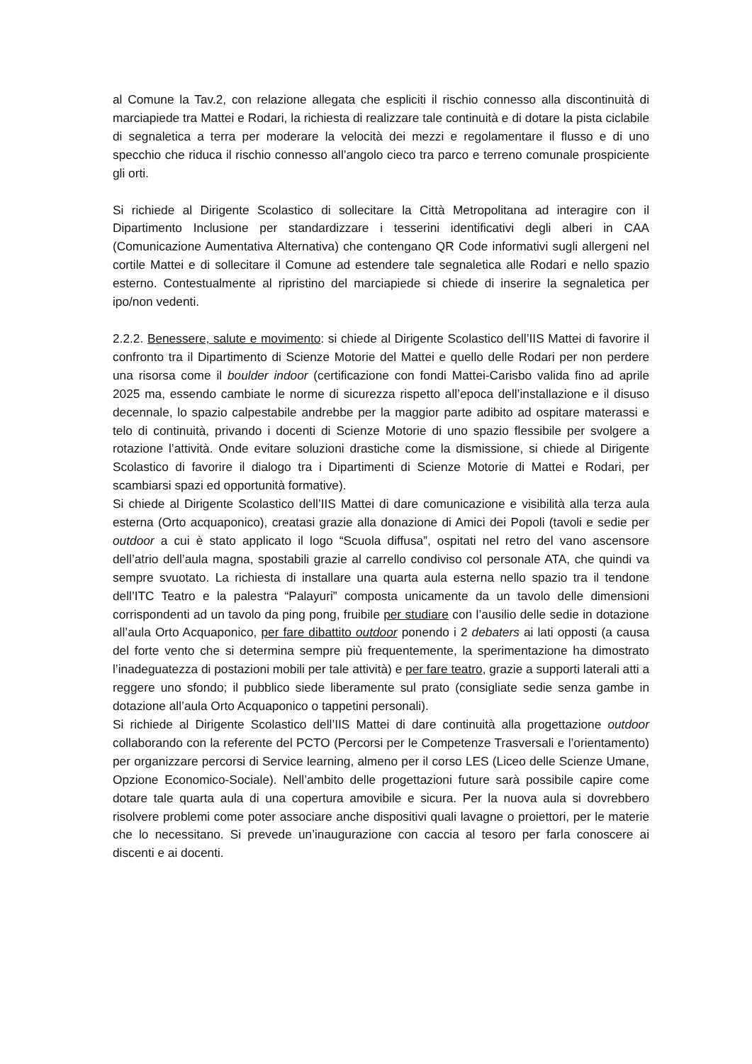al Comune la Tav.2, con relazione allegata che espliciti il rischio connesso alla discontinuità di marciapiede tra Mattei e Rodari, la richiesta di realizzare tale continuità e di dotare la pista ciclabile di segnaletica a terra per moderare la velocità dei mezzi e regolamentare il flusso e di uno specchio che riduca il rischio connesso all’angolo cieco tra parco e terreno comunale prospiciente gli orti.
Si richiede al Dirigente Scolastico di sollecitare la Città Metropolitana ad interagire con il Dipartimento Inclusione per standardizzare i tesserini identificativi degli alberi in CAA (Comunicazione Aumentativa Alternativa) che contengano QR Code informativi sugli allergeni nel cortile Mattei e di sollecitare il Comune ad estendere tale segnaletica alle Rodari e nello spazio esterno. Contestualmente al ripristino del marciapiede si chiede di inserire la segnaletica per ipo/non vedenti.
2.2.2. Benessere, salute e movimento: si chiede al Dirigente Scolastico dell’IIS Mattei di favorire il confronto tra il Dipartimento di Scienze Motorie del Mattei e quello delle Rodari per non perdere una risorsa come il boulder indoor (certificazione con fondi Mattei-Carisbo valida fino ad aprile 2025 ma, essendo cambiate le norme di sicurezza rispetto all’epoca dell’installazione e il disuso decennale, lo spazio calpestabile andrebbe per la maggior parte adibito ad ospitare materassi e telo di continuità, privando i docenti di Scienze Motorie di uno spazio flessibile per svolgere a rotazione l’attività. Onde evitare soluzioni drastiche come la dismissione, si chiede al Dirigente Scolastico di favorire il dialogo tra i Dipartimenti di Scienze Motorie di Mattei e Rodari, per scambiarsi spazi ed opportunità formative).
Si chiede al Dirigente Scolastico dell’IIS Mattei di dare comunicazione e visibilità alla terza aula esterna (Orto acquaponico), creatasi grazie alla donazione di Amici dei Popoli (tavoli e sedie per outdoor a cui è stato applicato il logo “Scuola diffusa”, ospitati nel retro del vano ascensore dell’atrio dell’aula magna, spostabili grazie al carrello condiviso col personale ATA, che quindi va sempre svuotato. La richiesta di installare una quarta aula esterna nello spazio tra il tendone dell’ITC Teatro e la palestra “Palayuri” composta unicamente da un tavolo delle dimensioni corrispondenti ad un tavolo da ping pong, fruibile per studiare con l’ausilio delle sedie in dotazione all’aula Orto Acquaponico, per fare dibattito outdoor ponendo i 2 debaters ai lati opposti (a causa del forte vento che si determina sempre più frequentemente, la sperimentazione ha dimostrato l’inadeguatezza di postazioni mobili per tale attività) e per fare teatro, grazie a supporti laterali atti a reggere uno sfondo; il pubblico siede liberamente sul prato (consigliate sedie senza gambe in dotazione all’aula Orto Acquaponico o tappetini personali).
Si richiede al Dirigente Scolastico dell’IIS Mattei di dare continuità alla progettazione outdoor collaborando con la referente del PCTO (Percorsi per le Competenze Trasversali e l’orientamento) per organizzare percorsi di Service learning, almeno per il corso LES (Liceo delle Scienze Umane, Opzione Economico-Sociale). Nell’ambito delle progettazioni future sarà possibile capire come dotare tale quarta aula di una copertura amovibile e sicura. Per la nuova aula si dovrebbero risolvere problemi come poter associare anche dispositivi quali lavagne o proiettori, per le materie che lo necessitano. Si prevede un’inaugurazione con caccia al tesoro per farla conoscere ai discenti e ai docenti.